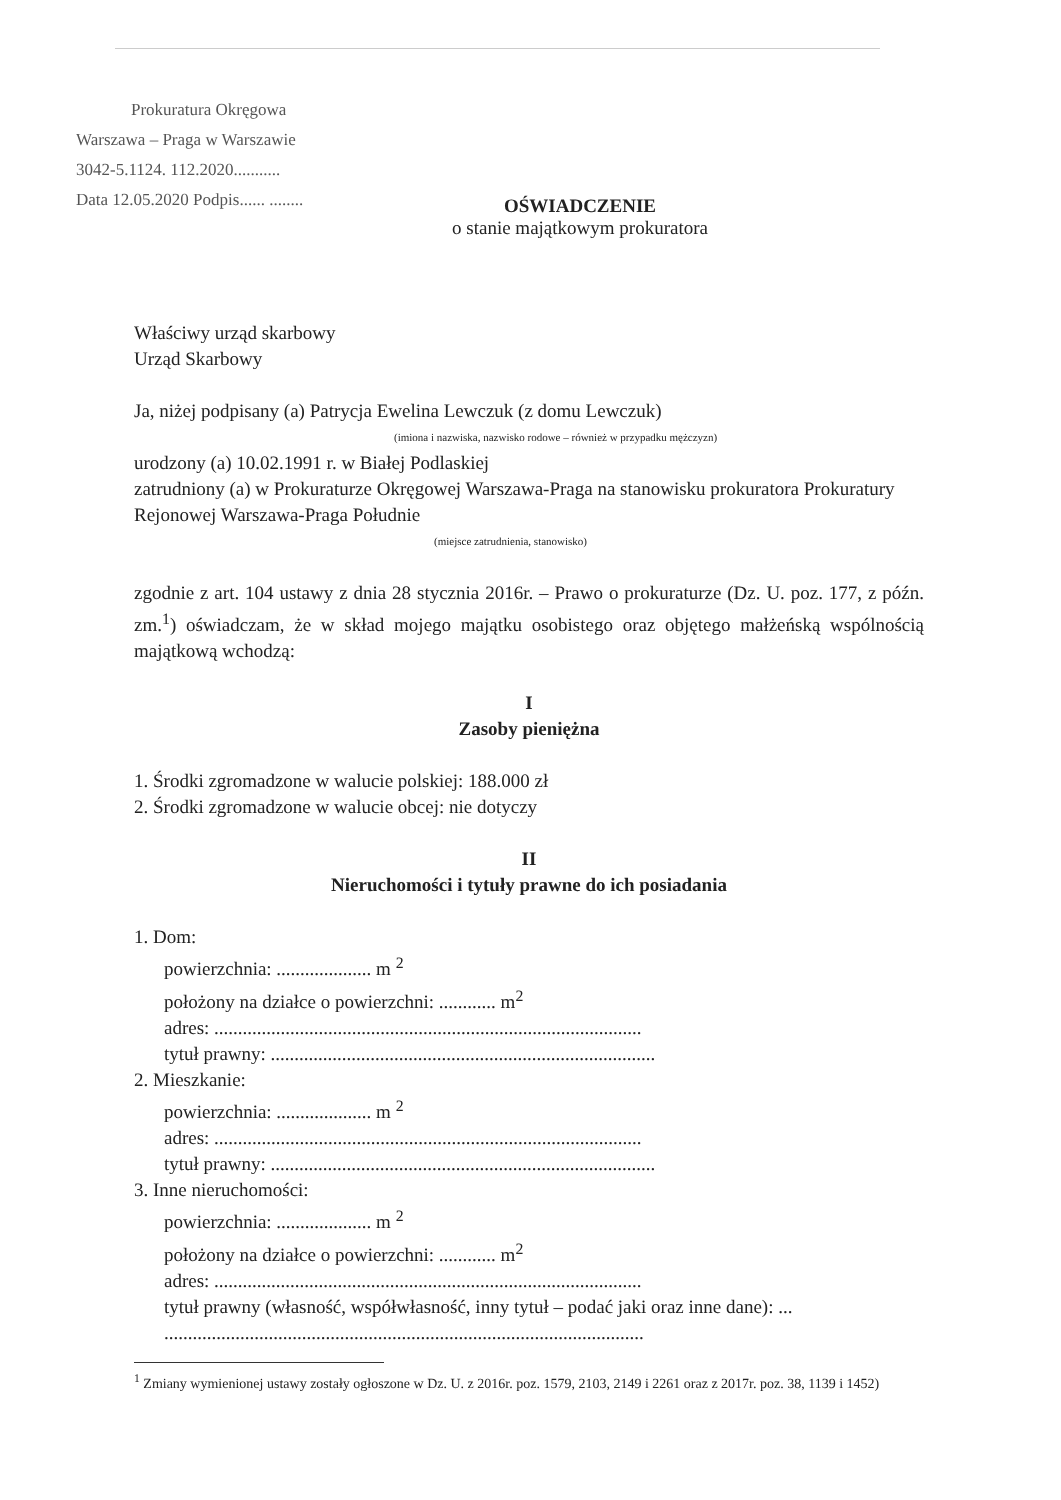Prokuratura Okręgowa
Warszawa – Praga w Warszawie
3042-5.1124. 112.2020...........
Data 12.05.2020 Podpis...... ........
OŚWIADCZENIE
o stanie majątkowym prokuratora
Właściwy urząd skarbowy
Urząd Skarbowy
Ja, niżej podpisany (a) Patrycja Ewelina Lewczuk (z domu Lewczuk)
(imiona i nazwiska, nazwisko rodowe – również w przypadku mężczyzn)
urodzony (a) 10.02.1991 r. w Białej Podlaskiej
zatrudniony (a) w Prokuraturze Okręgowej Warszawa-Praga na stanowisku prokuratora Prokuratury Rejonowej Warszawa-Praga Południe
(miejsce zatrudnienia, stanowisko)
zgodnie z art. 104 ustawy z dnia 28 stycznia 2016r. – Prawo o prokuraturze (Dz. U. poz. 177, z późn. zm.<sup>1</sup>) oświadczam, że w skład mojego majątku osobistego oraz objętego małżeńską wspólnością majątkową wchodzą:
I
Zasoby pieniężna
1. Środki zgromadzone w walucie polskiej: 188.000 zł
2. Środki zgromadzone w walucie obcej: nie dotyczy
II
Nieruchomości i tytuły prawne do ich posiadania
1. Dom:
powierzchnia: .................... m <sup>2</sup>
położony na działce o powierzchni: ............ m<sup>2</sup>
adres: ..........................................................................................
tytuł prawny: .................................................................................
2. Mieszkanie:
powierzchnia: .................... m <sup>2</sup>
adres: ..........................................................................................
tytuł prawny: .................................................................................
3. Inne nieruchomości:
powierzchnia: .................... m <sup>2</sup>
położony na działce o powierzchni: ............ m<sup>2</sup>
adres: ..........................................................................................
tytuł prawny (własność, współwłasność, inny tytuł – podać jaki oraz inne dane): ...
.....................................................................................................
<sup>1</sup> Zmiany wymienionej ustawy zostały ogłoszone w Dz. U. z 2016r. poz. 1579, 2103, 2149 i 2261 oraz z 2017r. poz. 38, 1139 i 1452)